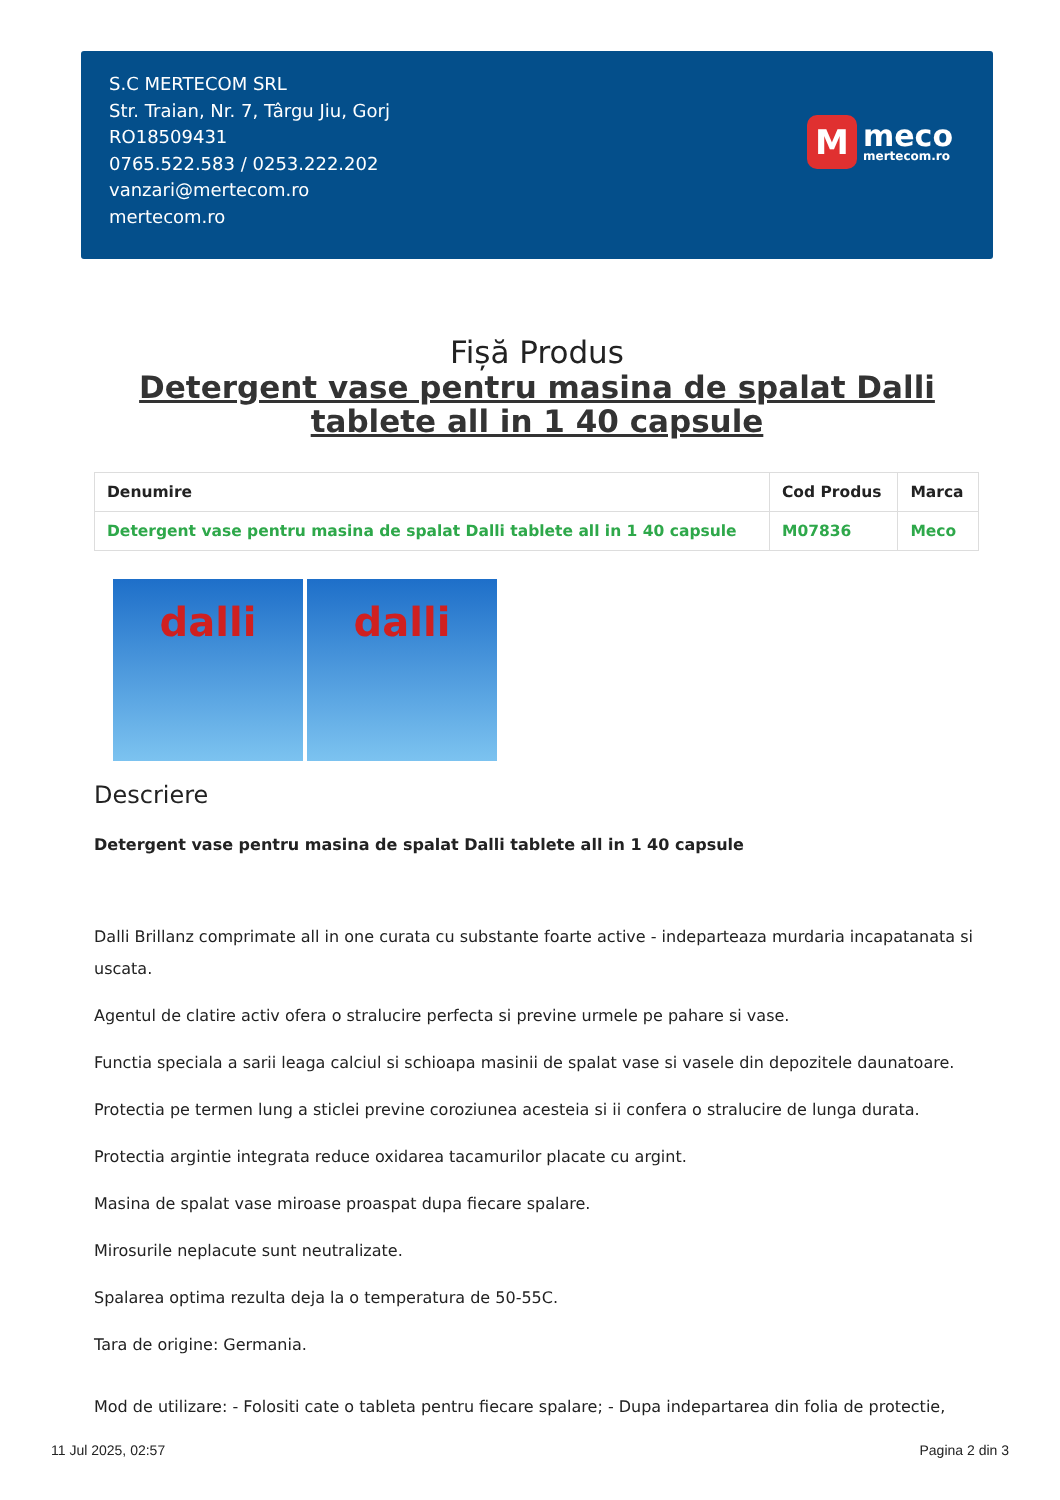S.C MERTECOM SRL
Str. Traian, Nr. 7, Târgu Jiu, Gorj
RO18509431
0765.522.583 / 0253.222.202
vanzari@mertecom.ro
mertecom.ro
M
meco
mertecom.ro
Fișă Produs
Detergent vase pentru masina de spalat Dalli
tablete all in 1 40 capsule
| Denumire | Cod Produs | Marca |
| --- | --- | --- |
| Detergent vase pentru masina de spalat Dalli tablete all in 1 40 capsule | M07836 | Meco |
dalli dalli
Descriere
Detergent vase pentru masina de spalat Dalli tablete all in 1 40 capsule
Dalli Brillanz comprimate all in one curata cu substante foarte active - indeparteaza murdaria incapatanata si uscata.
Agentul de clatire activ ofera o stralucire perfecta si previne urmele pe pahare si vase.
Functia speciala a sarii leaga calciul si schioapa masinii de spalat vase si vasele din depozitele daunatoare.
Protectia pe termen lung a sticlei previne coroziunea acesteia si ii confera o stralucire de lunga durata.
Protectia argintie integrata reduce oxidarea tacamurilor placate cu argint.
Masina de spalat vase miroase proaspat dupa fiecare spalare.
Mirosurile neplacute sunt neutralizate.
Spalarea optima rezulta deja la o temperatura de 50-55C.
Tara de origine: Germania.
Mod de utilizare: - Folositi cate o tableta pentru fiecare spalare; - Dupa indepartarea din folia de protectie,
11 Jul 2025, 02:57 Pagina 2 din 3